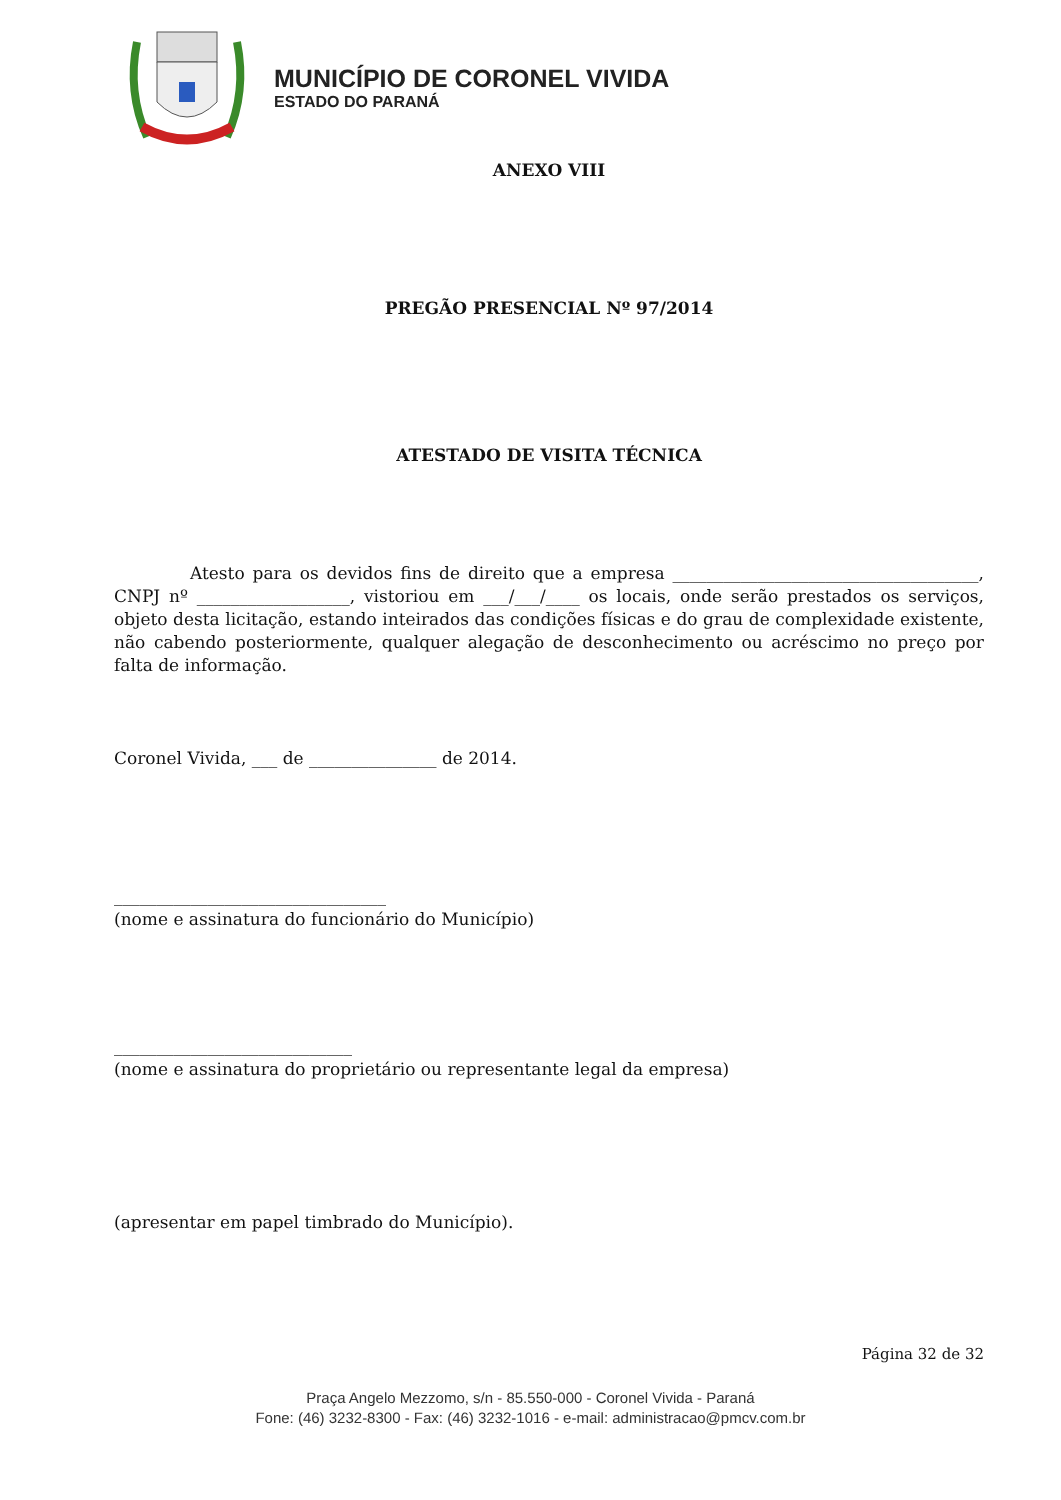MUNICÍPIO DE CORONEL VIVIDA
ESTADO DO PARANÁ
ANEXO VIII
PREGÃO PRESENCIAL Nº 97/2014
ATESTADO DE VISITA TÉCNICA
Atesto para os devidos fins de direito que a empresa ____________________________________, CNPJ nº __________________, vistoriou em ___/___/____ os locais, onde serão prestados os serviços, objeto desta licitação, estando inteirados das condições físicas e do grau de complexidade existente, não cabendo posteriormente, qualquer alegação de desconhecimento ou acréscimo no preço por falta de informação.
Coronel Vivida, ___ de _______________ de 2014.
________________________________
(nome e assinatura do funcionário do Município)
____________________________
(nome e assinatura do proprietário ou representante legal da empresa)
(apresentar em papel timbrado do Município).
Página 32 de 32
Praça Angelo Mezzomo, s/n - 85.550-000 - Coronel Vivida - Paraná
Fone: (46) 3232-8300 - Fax: (46) 3232-1016 - e-mail: administracao@pmcv.com.br